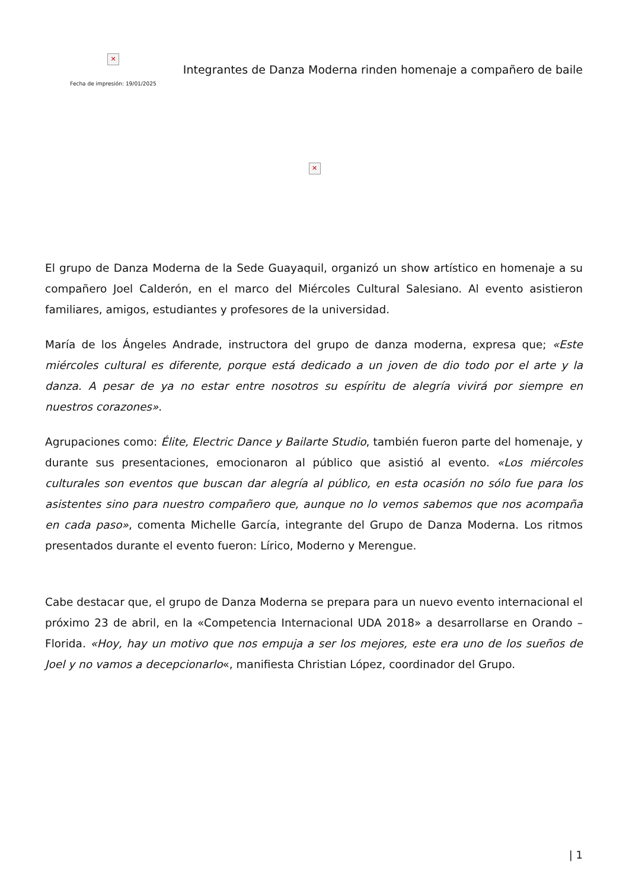✕
Fecha de impresión: 19/01/2025
Integrantes de Danza Moderna rinden homenaje a compañero de baile
✕
El grupo de Danza Moderna de la Sede Guayaquil, organizó un show artístico en homenaje a su compañero Joel Calderón, en el marco del Miércoles Cultural Salesiano. Al evento asistieron familiares, amigos, estudiantes y profesores de la universidad.
María de los Ángeles Andrade, instructora del grupo de danza moderna, expresa que; «Este miércoles cultural es diferente, porque está dedicado a un joven de dio todo por el arte y la danza. A pesar de ya no estar entre nosotros su espíritu de alegría vivirá por siempre en nuestros corazones».
Agrupaciones como: Élite, Electric Dance y Bailarte Studio, también fueron parte del homenaje, y durante sus presentaciones, emocionaron al público que asistió al evento. «Los miércoles culturales son eventos que buscan dar alegría al público, en esta ocasión no sólo fue para los asistentes sino para nuestro compañero que, aunque no lo vemos sabemos que nos acompaña en cada paso», comenta Michelle García, integrante del Grupo de Danza Moderna. Los ritmos presentados durante el evento fueron: Lírico, Moderno y Merengue.
Cabe destacar que, el grupo de Danza Moderna se prepara para un nuevo evento internacional el próximo 23 de abril, en la «Competencia Internacional UDA 2018» a desarrollarse en Orando – Florida. «Hoy, hay un motivo que nos empuja a ser los mejores, este era uno de los sueños de Joel y no vamos a decepcionarlo«, manifiesta Christian López, coordinador del Grupo.
| 1